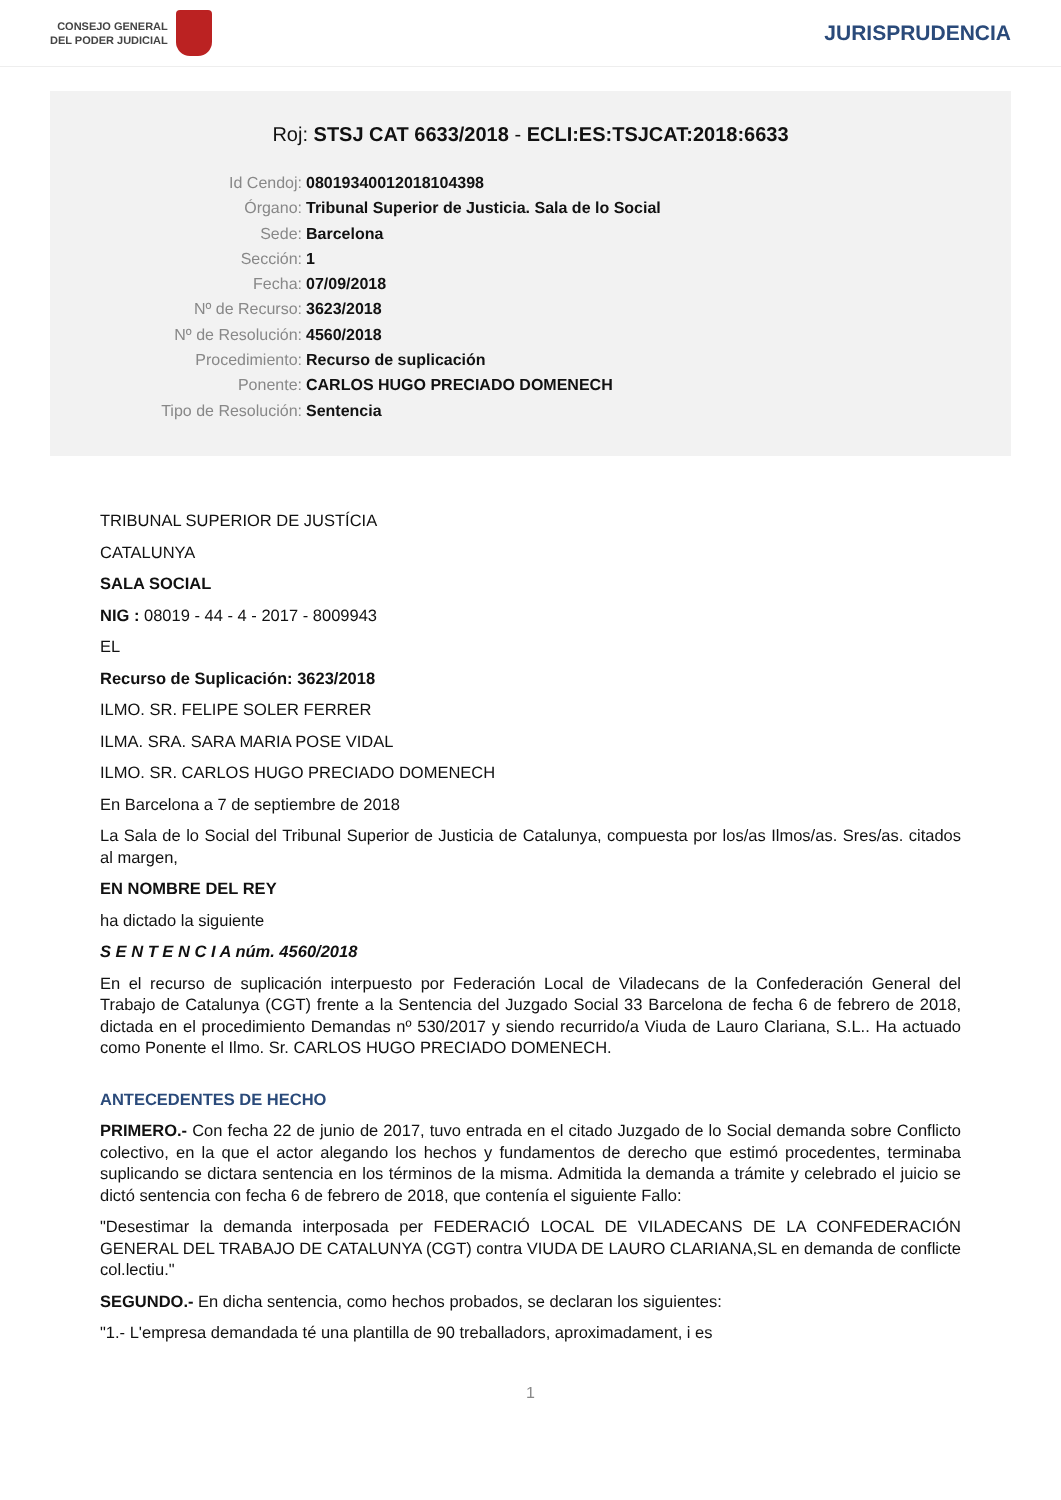CONSEJO GENERAL
DEL PODER JUDICIAL
JURISPRUDENCIA
Roj: STSJ CAT 6633/2018 - ECLI:ES:TSJCAT:2018:6633
Id Cendoj: 08019340012018104398
Órgano: Tribunal Superior de Justicia. Sala de lo Social
Sede: Barcelona
Sección: 1
Fecha: 07/09/2018
Nº de Recurso: 3623/2018
Nº de Resolución: 4560/2018
Procedimiento: Recurso de suplicación
Ponente: CARLOS HUGO PRECIADO DOMENECH
Tipo de Resolución: Sentencia
TRIBUNAL SUPERIOR DE JUSTÍCIA
CATALUNYA
SALA SOCIAL
NIG : 08019 - 44 - 4 - 2017 - 8009943
EL
Recurso de Suplicación: 3623/2018
ILMO. SR. FELIPE SOLER FERRER
ILMA. SRA. SARA MARIA POSE VIDAL
ILMO. SR. CARLOS HUGO PRECIADO DOMENECH
En Barcelona a 7 de septiembre de 2018
La Sala de lo Social del Tribunal Superior de Justicia de Catalunya, compuesta por los/as Ilmos/as. Sres/as. citados al margen,
EN NOMBRE DEL REY
ha dictado la siguiente
S E N T E N C I A núm. 4560/2018
En el recurso de suplicación interpuesto por Federación Local de Viladecans de la Confederación General del Trabajo de Catalunya (CGT) frente a la Sentencia del Juzgado Social 33 Barcelona de fecha 6 de febrero de 2018, dictada en el procedimiento Demandas nº 530/2017 y siendo recurrido/a Viuda de Lauro Clariana, S.L.. Ha actuado como Ponente el Ilmo. Sr. CARLOS HUGO PRECIADO DOMENECH.
ANTECEDENTES DE HECHO
PRIMERO.- Con fecha 22 de junio de 2017, tuvo entrada en el citado Juzgado de lo Social demanda sobre Conflicto colectivo, en la que el actor alegando los hechos y fundamentos de derecho que estimó procedentes, terminaba suplicando se dictara sentencia en los términos de la misma. Admitida la demanda a trámite y celebrado el juicio se dictó sentencia con fecha 6 de febrero de 2018, que contenía el siguiente Fallo:
"Desestimar la demanda interposada per FEDERACIÓ LOCAL DE VILADECANS DE LA CONFEDERACIÓN GENERAL DEL TRABAJO DE CATALUNYA (CGT) contra VIUDA DE LAURO CLARIANA,SL en demanda de conflicte col.lectiu."
SEGUNDO.- En dicha sentencia, como hechos probados, se declaran los siguientes:
"1.- L'empresa demandada té una plantilla de 90 treballadors, aproximadament, i es
1